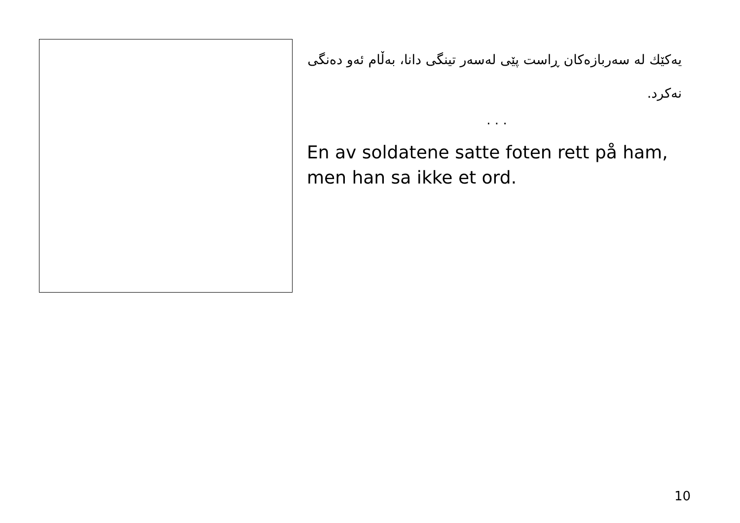یەکێك لە سەربازەکان ڕاست پێی لەسەر تینگی دانا، بەڵام ئەو دەنگی نەکرد.
. . .
En av soldatene satte foten rett på ham, men han sa ikke et ord.
10